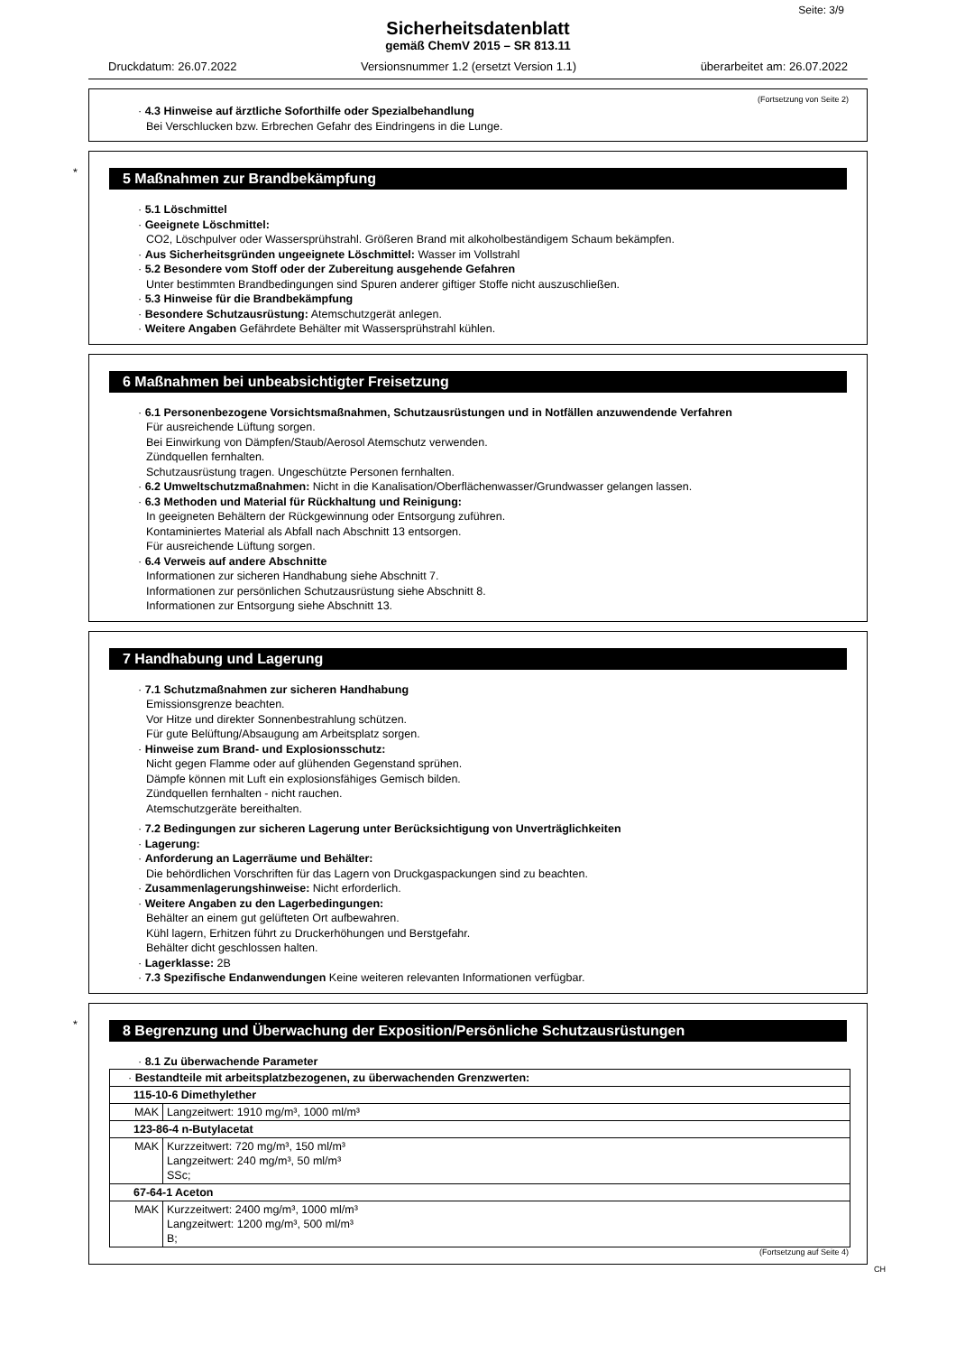Seite: 3/9
Sicherheitsdatenblatt
gemäß ChemV 2015 – SR 813.11
Druckdatum: 26.07.2022 Versionsnummer 1.2 (ersetzt Version 1.1) überarbeitet am: 26.07.2022
(Fortsetzung von Seite 2)
· 4.3 Hinweise auf ärztliche Soforthilfe oder Spezialbehandlung
Bei Verschlucken bzw. Erbrechen Gefahr des Eindringens in die Lunge.
*
5 Maßnahmen zur Brandbekämpfung
· 5.1 Löschmittel
· Geeignete Löschmittel:
CO2, Löschpulver oder Wassersprühstrahl. Größeren Brand mit alkoholbeständigem Schaum bekämpfen.
· Aus Sicherheitsgründen ungeeignete Löschmittel: Wasser im Vollstrahl
· 5.2 Besondere vom Stoff oder der Zubereitung ausgehende Gefahren
Unter bestimmten Brandbedingungen sind Spuren anderer giftiger Stoffe nicht auszuschließen.
· 5.3 Hinweise für die Brandbekämpfung
· Besondere Schutzausrüstung: Atemschutzgerät anlegen.
· Weitere Angaben Gefährdete Behälter mit Wassersprühstrahl kühlen.
6 Maßnahmen bei unbeabsichtigter Freisetzung
· 6.1 Personenbezogene Vorsichtsmaßnahmen, Schutzausrüstungen und in Notfällen anzuwendende Verfahren
Für ausreichende Lüftung sorgen.
Bei Einwirkung von Dämpfen/Staub/Aerosol Atemschutz verwenden.
Zündquellen fernhalten.
Schutzausrüstung tragen. Ungeschützte Personen fernhalten.
· 6.2 Umweltschutzmaßnahmen: Nicht in die Kanalisation/Oberflächenwasser/Grundwasser gelangen lassen.
· 6.3 Methoden und Material für Rückhaltung und Reinigung:
In geeigneten Behältern der Rückgewinnung oder Entsorgung zuführen.
Kontaminiertes Material als Abfall nach Abschnitt 13 entsorgen.
Für ausreichende Lüftung sorgen.
· 6.4 Verweis auf andere Abschnitte
Informationen zur sicheren Handhabung siehe Abschnitt 7.
Informationen zur persönlichen Schutzausrüstung siehe Abschnitt 8.
Informationen zur Entsorgung siehe Abschnitt 13.
7 Handhabung und Lagerung
· 7.1 Schutzmaßnahmen zur sicheren Handhabung
Emissionsgrenze beachten.
Vor Hitze und direkter Sonnenbestrahlung schützen.
Für gute Belüftung/Absaugung am Arbeitsplatz sorgen.
· Hinweise zum Brand- und Explosionsschutz:
Nicht gegen Flamme oder auf glühenden Gegenstand sprühen.
Dämpfe können mit Luft ein explosionsfähiges Gemisch bilden.
Zündquellen fernhalten - nicht rauchen.
Atemschutzgeräte bereithalten.
· 7.2 Bedingungen zur sicheren Lagerung unter Berücksichtigung von Unverträglichkeiten
· Lagerung:
· Anforderung an Lagerräume und Behälter:
Die behördlichen Vorschriften für das Lagern von Druckgaspackungen sind zu beachten.
· Zusammenlagerungshinweise: Nicht erforderlich.
· Weitere Angaben zu den Lagerbedingungen:
Behälter an einem gut gelüfteten Ort aufbewahren.
Kühl lagern, Erhitzen führt zu Druckerhöhungen und Berstgefahr.
Behälter dicht geschlossen halten.
· Lagerklasse: 2B
· 7.3 Spezifische Endanwendungen Keine weiteren relevanten Informationen verfügbar.
*
8 Begrenzung und Überwachung der Exposition/Persönliche Schutzausrüstungen
· 8.1 Zu überwachende Parameter
| · Bestandteile mit arbeitsplatzbezogenen, zu überwachenden Grenzwerten: | |
| 115-10-6 Dimethylether | |
| MAK | Langzeitwert: 1910 mg/m³, 1000 ml/m³ |
| 123-86-4 n-Butylacetat | |
| MAK | Kurzzeitwert: 720 mg/m³, 150 ml/m³ Langzeitwert: 240 mg/m³, 50 ml/m³ SSc; |
| 67-64-1 Aceton | |
| MAK | Kurzzeitwert: 2400 mg/m³, 1000 ml/m³ Langzeitwert: 1200 mg/m³, 500 ml/m³ B; |
(Fortsetzung auf Seite 4)
CH